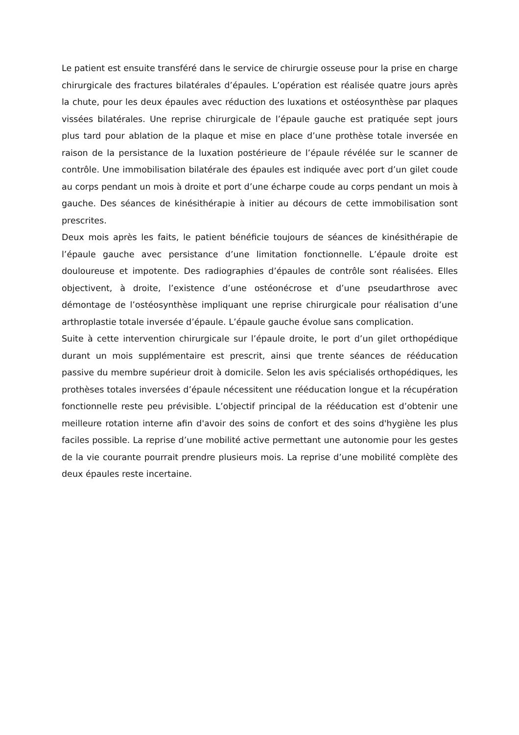Le patient est ensuite transféré dans le service de chirurgie osseuse pour la prise en charge chirurgicale des fractures bilatérales d’épaules. L’opération est réalisée quatre jours après la chute, pour les deux épaules avec réduction des luxations et ostéosynthèse par plaques vissées bilatérales. Une reprise chirurgicale de l’épaule gauche est pratiquée sept jours plus tard pour ablation de la plaque et mise en place d’une prothèse totale inversée en raison de la persistance de la luxation postérieure de l’épaule révélée sur le scanner de contrôle. Une immobilisation bilatérale des épaules est indiquée avec port d’un gilet coude au corps pendant un mois à droite et port d’une écharpe coude au corps pendant un mois à gauche. Des séances de kinésithérapie à initier au décours de cette immobilisation sont prescrites.
Deux mois après les faits, le patient bénéficie toujours de séances de kinésithérapie de l’épaule gauche avec persistance d’une limitation fonctionnelle. L’épaule droite est douloureuse et impotente. Des radiographies d’épaules de contrôle sont réalisées. Elles objectivent, à droite, l’existence d’une ostéonécrose et d’une pseudarthrose avec démontage de l’ostéosynthèse impliquant une reprise chirurgicale pour réalisation d’une arthroplastie totale inversée d’épaule. L’épaule gauche évolue sans complication.
Suite à cette intervention chirurgicale sur l’épaule droite, le port d’un gilet orthopédique durant un mois supplémentaire est prescrit, ainsi que trente séances de rééducation passive du membre supérieur droit à domicile. Selon les avis spécialisés orthopédiques, les prothèses totales inversées d’épaule nécessitent une rééducation longue et la récupération fonctionnelle reste peu prévisible. L’objectif principal de la rééducation est d’obtenir une meilleure rotation interne afin d'avoir des soins de confort et des soins d'hygiène les plus faciles possible. La reprise d’une mobilité active permettant une autonomie pour les gestes de la vie courante pourrait prendre plusieurs mois. La reprise d’une mobilité complète des deux épaules reste incertaine.